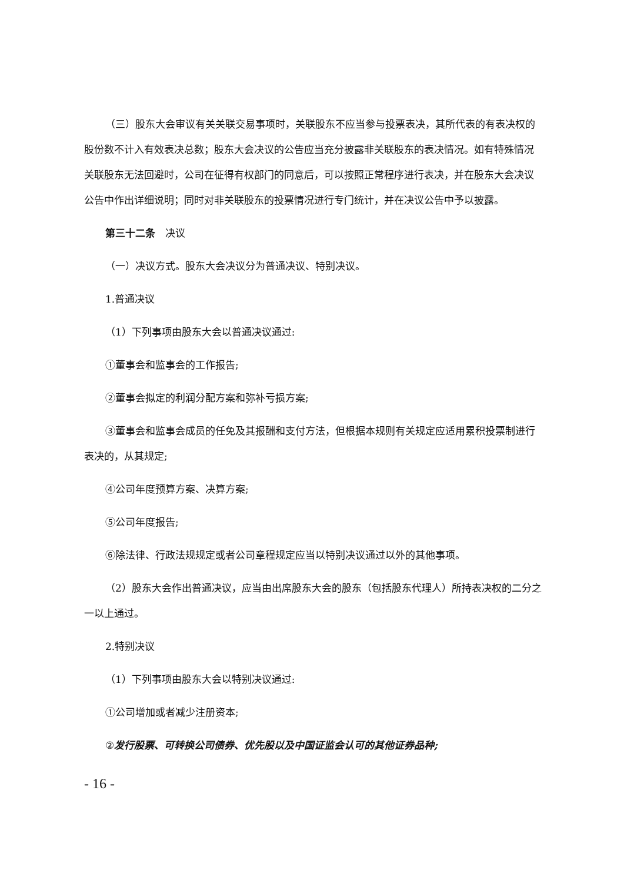（三）股东大会审议有关关联交易事项时，关联股东不应当参与投票表决，其所代表的有表决权的股份数不计入有效表决总数；股东大会决议的公告应当充分披露非关联股东的表决情况。如有特殊情况关联股东无法回避时，公司在征得有权部门的同意后，可以按照正常程序进行表决，并在股东大会决议公告中作出详细说明；同时对非关联股东的投票情况进行专门统计，并在决议公告中予以披露。
第三十二条　决议
（一）决议方式。股东大会决议分为普通决议、特别决议。
1.普通决议
（1）下列事项由股东大会以普通决议通过:
①董事会和监事会的工作报告;
②董事会拟定的利润分配方案和弥补亏损方案;
③董事会和监事会成员的任免及其报酬和支付方法，但根据本规则有关规定应适用累积投票制进行表决的，从其规定;
④公司年度预算方案、决算方案;
⑤公司年度报告;
⑥除法律、行政法规规定或者公司章程规定应当以特别决议通过以外的其他事项。
（2）股东大会作出普通决议，应当由出席股东大会的股东（包括股东代理人）所持表决权的二分之一以上通过。
2.特别决议
（1）下列事项由股东大会以特别决议通过:
①公司增加或者减少注册资本;
②发行股票、可转换公司债券、优先股以及中国证监会认可的其他证券品种;
- 16 -